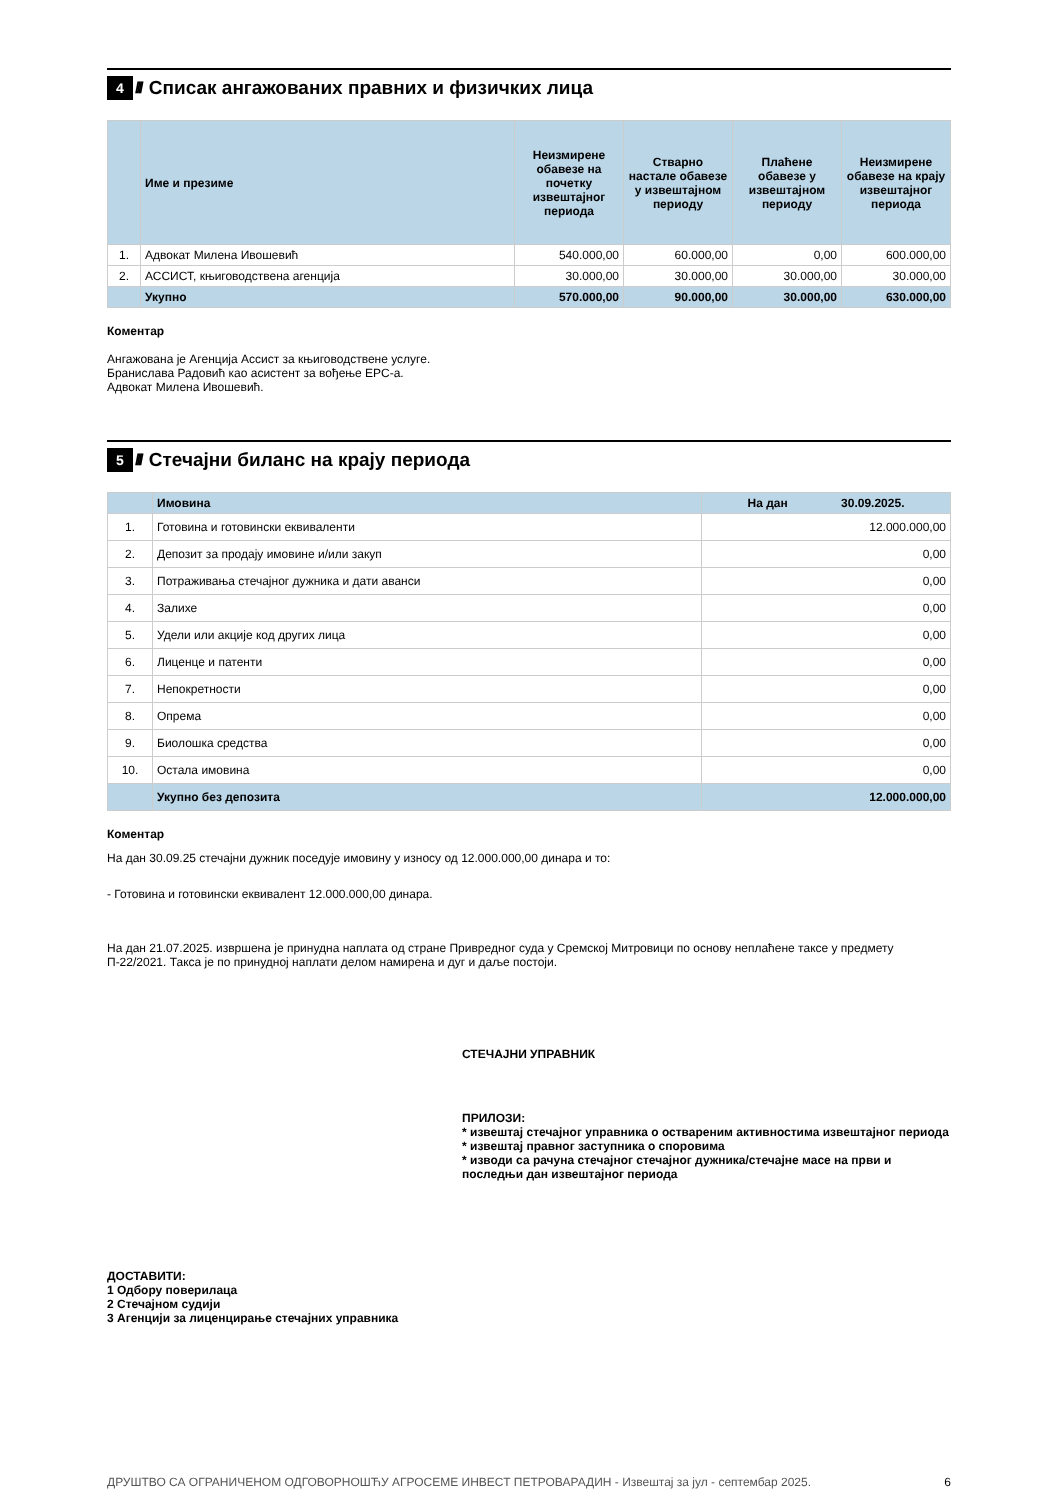4
//// Списак ангажованих правних и физичких лица
| | Име и презиме | Неизмирене обавезе на почетку извештајног периода | Стварно настале обавезе у извештајном периоду | Плаћене обавезе у извештајном периоду | Неизмирене обавезе на крају извештајног периода |
| --- | --- | --- | --- | --- | --- |
| 1. | Адвокат Милена Ивошевић | 540.000,00 | 60.000,00 | 0,00 | 600.000,00 |
| 2. | АССИСТ, књиговодствена агенција | 30.000,00 | 30.000,00 | 30.000,00 | 30.000,00 |
| | Укупно | 570.000,00 | 90.000,00 | 30.000,00 | 630.000,00 |
Коментар
Ангажована је Агенција Ассист за књиговодствене услуге.
Бранислава Радовић као асистент за вођење ЕРС-а.
Адвокат Милена Ивошевић.
5
//// Стечајни биланс на крају периода
| | Имовина | На дан 30.09.2025. |
| --- | --- | --- |
| 1. | Готовина и готовински еквиваленти | 12.000.000,00 |
| 2. | Депозит за продају имовине и/или закуп | 0,00 |
| 3. | Потраживања стечајног дужника и дати аванси | 0,00 |
| 4. | Залихе | 0,00 |
| 5. | Удели или акције код других лица | 0,00 |
| 6. | Лиценце и патенти | 0,00 |
| 7. | Непокретности | 0,00 |
| 8. | Опрема | 0,00 |
| 9. | Биолошка средства | 0,00 |
| 10. | Остала имовина | 0,00 |
| | Укупно без депозита | 12.000.000,00 |
Коментар
На дан 30.09.25 стечајни дужник поседује имовину у износу од 12.000.000,00 динара и то:
- Готовина и готовински еквивалент 12.000.000,00 динара.
На дан 21.07.2025. извршена је принудна наплата од стране Привредног суда у Сремској Митровици по основу неплаћене таксе у предмету П-22/2021. Такса је по принудној наплати делом намирена и дуг и даље постоји.
СТЕЧАЈНИ УПРАВНИК
ПРИЛОЗИ:
* извештај стечајног управника о оствареним активностима извештајног периода
* извештај правног заступника о споровима
* изводи са рачуна стечајног стечајног дужника/стечајне масе на први и последњи дан извештајног периода
ДОСТАВИТИ:
1 Одбору поверилаца
2 Стечајном судији
3 Агенцији за лиценцирање стечајних управника
ДРУШТВО СА ОГРАНИЧЕНОМ ОДГОВОРНОШЋУ АГРОСЕМЕ ИНВЕСТ ПЕТРОВАРАДИН - Извештај за јул - септембар 2025. 6